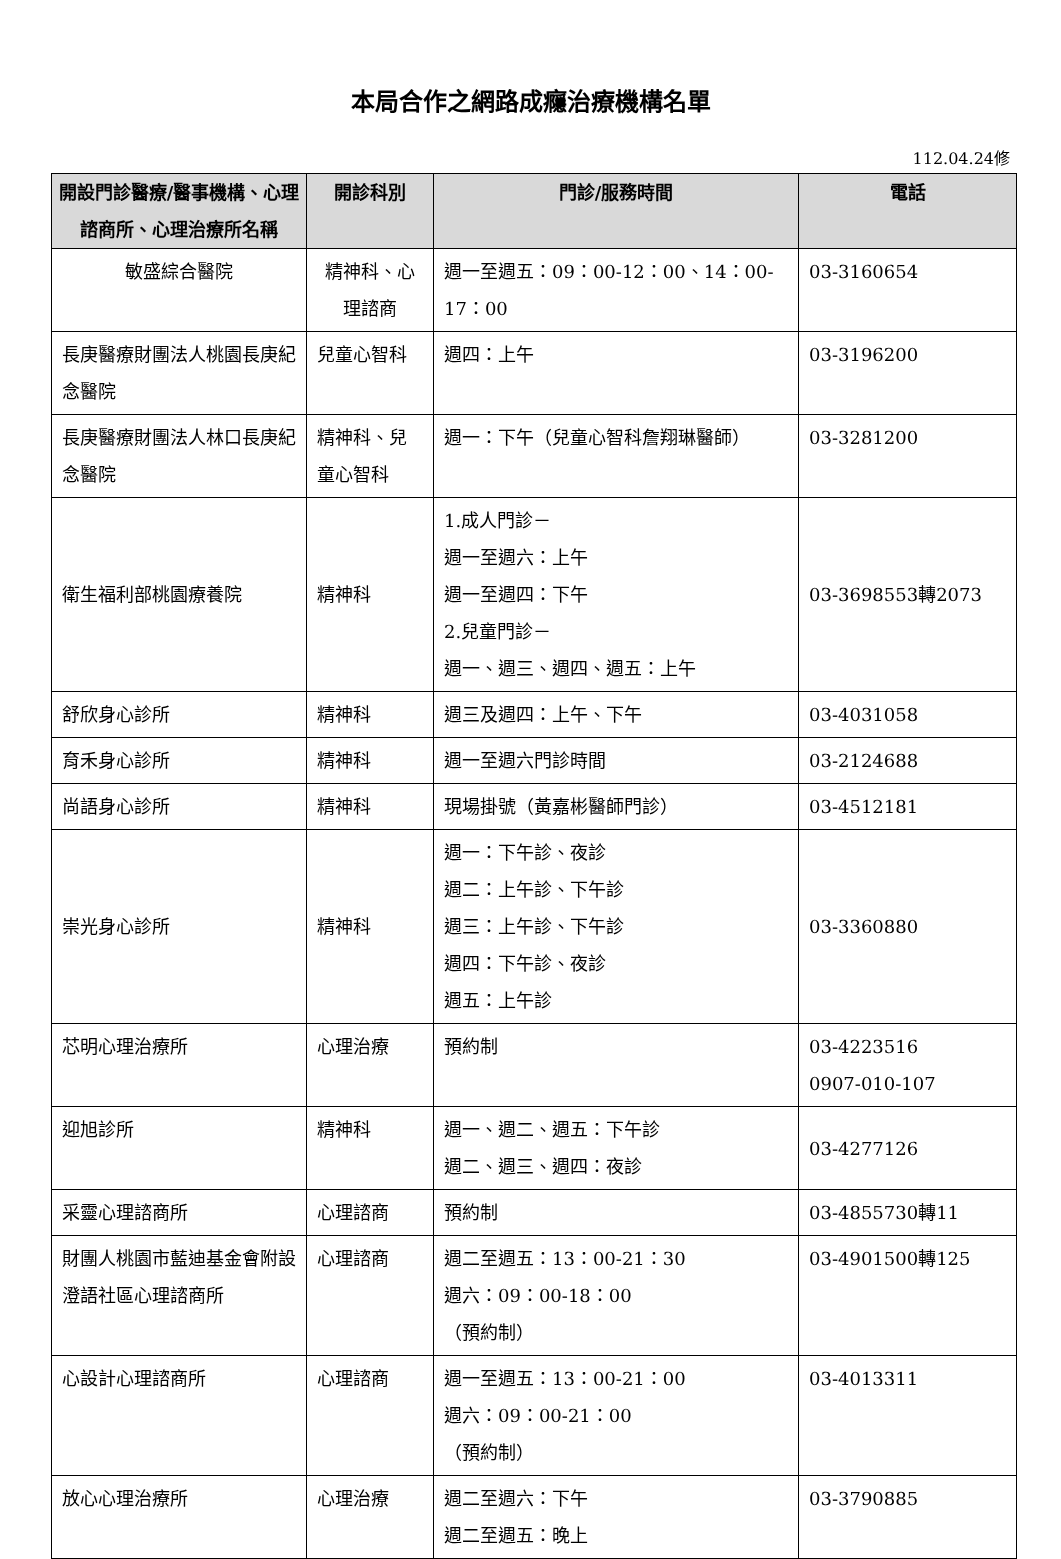本局合作之網路成癮治療機構名單
112.04.24修
| 開設門診醫療/醫事機構、心理諮商所、心理治療所名稱 | 開診科別 | 門診/服務時間 | 電話 |
| --- | --- | --- | --- |
| 敏盛綜合醫院 | 精神科、心理諮商 | 週一至週五：09：00-12：00、14：00-17：00 | 03-3160654 |
| 長庚醫療財團法人桃園長庚紀念醫院 | 兒童心智科 | 週四：上午 | 03-3196200 |
| 長庚醫療財團法人林口長庚紀念醫院 | 精神科、兒童心智科 | 週一：下午（兒童心智科詹翔琳醫師） | 03-3281200 |
| 衛生福利部桃園療養院 | 精神科 | 1.成人門診－ 週一至週六：上午 週一至週四：下午 2.兒童門診－ 週一、週三、週四、週五：上午 | 03-3698553轉2073 |
| 舒欣身心診所 | 精神科 | 週三及週四：上午、下午 | 03-4031058 |
| 育禾身心診所 | 精神科 | 週一至週六門診時間 | 03-2124688 |
| 尚語身心診所 | 精神科 | 現場掛號（黃嘉彬醫師門診） | 03-4512181 |
| 崇光身心診所 | 精神科 | 週一：下午診、夜診 週二：上午診、下午診 週三：上午診、下午診 週四：下午診、夜診 週五：上午診 | 03-3360880 |
| 芯明心理治療所 | 心理治療 | 預約制 | 03-4223516 0907-010-107 |
| 迎旭診所 | 精神科 | 週一、週二、週五：下午診 週二、週三、週四：夜診 | 03-4277126 |
| 采靈心理諮商所 | 心理諮商 | 預約制 | 03-4855730轉11 |
| 財團人桃園市藍迪基金會附設澄語社區心理諮商所 | 心理諮商 | 週二至週五：13：00-21：30 週六：09：00-18：00 （預約制） | 03-4901500轉125 |
| 心設計心理諮商所 | 心理諮商 | 週一至週五：13：00-21：00 週六：09：00-21：00 （預約制） | 03-4013311 |
| 放心心理治療所 | 心理治療 | 週二至週六：下午 週二至週五：晚上 | 03-3790885 |